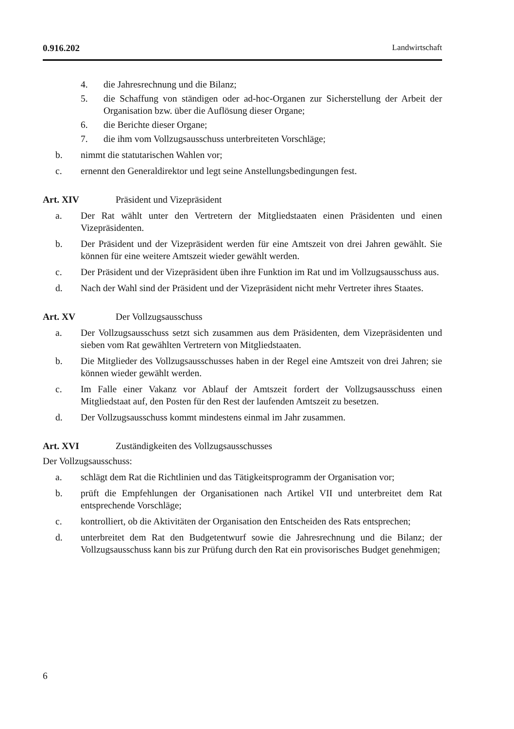0.916.202 Landwirtschaft
4. die Jahresrechnung und die Bilanz;
5. die Schaffung von ständigen oder ad-hoc-Organen zur Sicherstellung der Arbeit der Organisation bzw. über die Auflösung dieser Organe;
6. die Berichte dieser Organe;
7. die ihm vom Vollzugsausschuss unterbreiteten Vorschläge;
b. nimmt die statutarischen Wahlen vor;
c. ernennt den Generaldirektor und legt seine Anstellungsbedingungen fest.
Art. XIV Präsident und Vizepräsident
a. Der Rat wählt unter den Vertretern der Mitgliedstaaten einen Präsidenten und einen Vizepräsidenten.
b. Der Präsident und der Vizepräsident werden für eine Amtszeit von drei Jahren gewählt. Sie können für eine weitere Amtszeit wieder gewählt werden.
c. Der Präsident und der Vizepräsident üben ihre Funktion im Rat und im Vollzugsausschuss aus.
d. Nach der Wahl sind der Präsident und der Vizepräsident nicht mehr Vertreter ihres Staates.
Art. XV Der Vollzugsausschuss
a. Der Vollzugsausschuss setzt sich zusammen aus dem Präsidenten, dem Vizepräsidenten und sieben vom Rat gewählten Vertretern von Mitgliedstaaten.
b. Die Mitglieder des Vollzugsausschusses haben in der Regel eine Amtszeit von drei Jahren; sie können wieder gewählt werden.
c. Im Falle einer Vakanz vor Ablauf der Amtszeit fordert der Vollzugsausschuss einen Mitgliedstaat auf, den Posten für den Rest der laufenden Amtszeit zu besetzen.
d. Der Vollzugsausschuss kommt mindestens einmal im Jahr zusammen.
Art. XVI Zuständigkeiten des Vollzugsausschusses
Der Vollzugsausschuss:
a. schlägt dem Rat die Richtlinien und das Tätigkeitsprogramm der Organisation vor;
b. prüft die Empfehlungen der Organisationen nach Artikel VII und unterbreitet dem Rat entsprechende Vorschläge;
c. kontrolliert, ob die Aktivitäten der Organisation den Entscheiden des Rats entsprechen;
d. unterbreitet dem Rat den Budgetentwurf sowie die Jahresrechnung und die Bilanz; der Vollzugsausschuss kann bis zur Prüfung durch den Rat ein provisorisches Budget genehmigen;
6